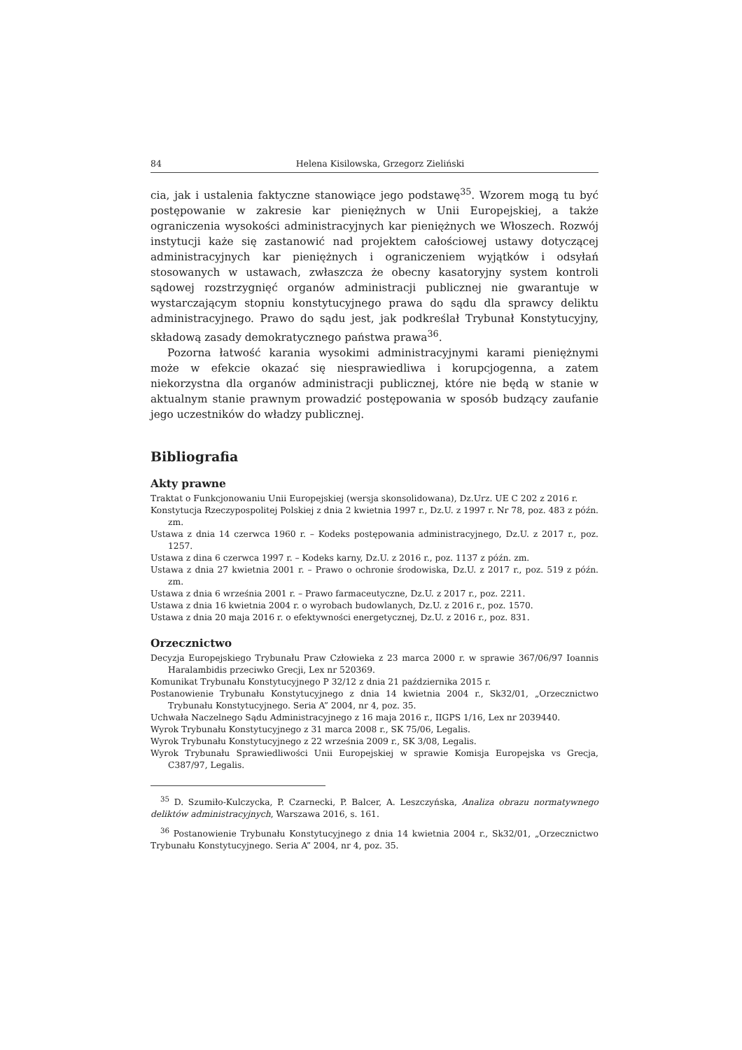84 Helena Kisilowska, Grzegorz Zieliński
cia, jak i ustalenia faktyczne stanowiące jego podstawę<sup>35</sup>. Wzorem mogą tu być postępowanie w zakresie kar pieniężnych w Unii Europejskiej, a także ograniczenia wysokości administracyjnych kar pieniężnych we Włoszech. Rozwój instytucji każe się zastanowić nad projektem całościowej ustawy dotyczącej administracyjnych kar pieniężnych i ograniczeniem wyjątków i odsyłań stosowanych w ustawach, zwłaszcza że obecny kasatoryjny system kontroli sądowej rozstrzygnięć organów administracji publicznej nie gwarantuje w wystarczającym stopniu konstytucyjnego prawa do sądu dla sprawcy deliktu administracyjnego. Prawo do sądu jest, jak podkreślał Trybunał Konstytucyjny, składową zasady demokratycznego państwa prawa<sup>36</sup>.
Pozorna łatwość karania wysokimi administracyjnymi karami pieniężnymi może w efekcie okazać się niesprawiedliwa i korupcjogenna, a zatem niekorzystna dla organów administracji publicznej, które nie będą w stanie w aktualnym stanie prawnym prowadzić postępowania w sposób budzący zaufanie jego uczestników do władzy publicznej.
Bibliografia
Akty prawne
Traktat o Funkcjonowaniu Unii Europejskiej (wersja skonsolidowana), Dz.Urz. UE C 202 z 2016 r.
Konstytucja Rzeczypospolitej Polskiej z dnia 2 kwietnia 1997 r., Dz.U. z 1997 r. Nr 78, poz. 483 z późn. zm.
Ustawa z dnia 14 czerwca 1960 r. – Kodeks postępowania administracyjnego, Dz.U. z 2017 r., poz. 1257.
Ustawa z dina 6 czerwca 1997 r. – Kodeks karny, Dz.U. z 2016 r., poz. 1137 z późn. zm.
Ustawa z dnia 27 kwietnia 2001 r. – Prawo o ochronie środowiska, Dz.U. z 2017 r., poz. 519 z późn. zm.
Ustawa z dnia 6 września 2001 r. – Prawo farmaceutyczne, Dz.U. z 2017 r., poz. 2211.
Ustawa z dnia 16 kwietnia 2004 r. o wyrobach budowlanych, Dz.U. z 2016 r., poz. 1570.
Ustawa z dnia 20 maja 2016 r. o efektywności energetycznej, Dz.U. z 2016 r., poz. 831.
Orzecznictwo
Decyzja Europejskiego Trybunału Praw Człowieka z 23 marca 2000 r. w sprawie 367/06/97 Ioannis Haralambidis przeciwko Grecji, Lex nr 520369.
Komunikat Trybunału Konstytucyjnego P 32/12 z dnia 21 października 2015 r.
Postanowienie Trybunału Konstytucyjnego z dnia 14 kwietnia 2004 r., Sk32/01, „Orzecznictwo Trybunału Konstytucyjnego. Seria A” 2004, nr 4, poz. 35.
Uchwała Naczelnego Sądu Administracyjnego z 16 maja 2016 r., IIGPS 1/16, Lex nr 2039440.
Wyrok Trybunału Konstytucyjnego z 31 marca 2008 r., SK 75/06, Legalis.
Wyrok Trybunału Konstytucyjnego z 22 września 2009 r., SK 3/08, Legalis.
Wyrok Trybunału Sprawiedliwości Unii Europejskiej w sprawie Komisja Europejska vs Grecja, C387/97, Legalis.
<sup>35</sup> D. Szumiło-Kulczycka, P. Czarnecki, P. Balcer, A. Leszczyńska, Analiza obrazu normatywnego deliktów administracyjnych, Warszawa 2016, s. 161.
<sup>36</sup> Postanowienie Trybunału Konstytucyjnego z dnia 14 kwietnia 2004 r., Sk32/01, „Orzecznictwo Trybunału Konstytucyjnego. Seria A” 2004, nr 4, poz. 35.